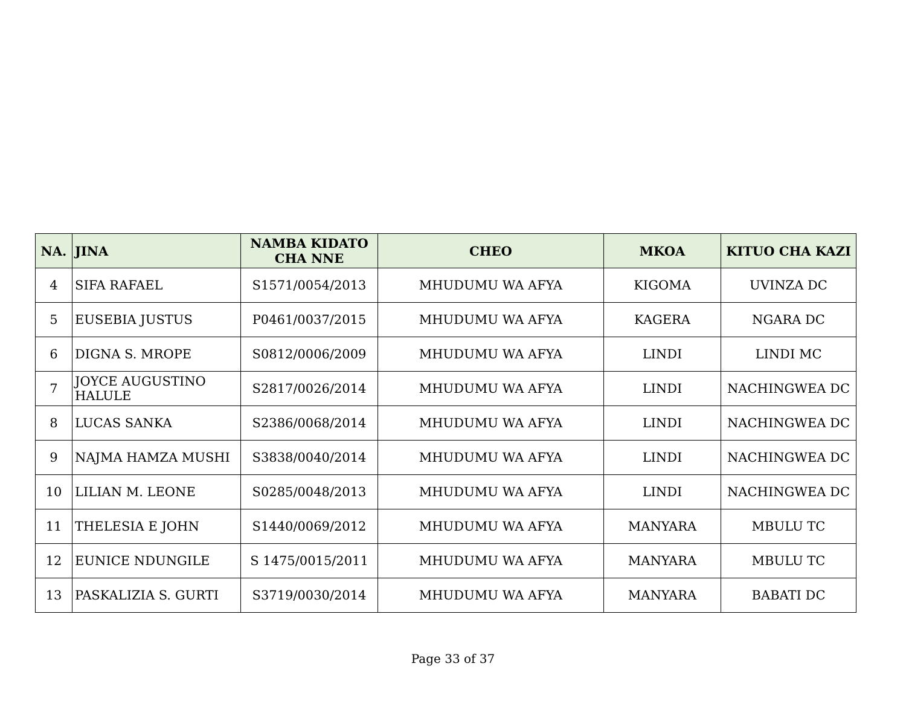| NA. | JINA | NAMBA KIDATO CHA NNE | CHEO | MKOA | KITUO CHA KAZI |
| --- | --- | --- | --- | --- | --- |
| 4 | SIFA RAFAEL | S1571/0054/2013 | MHUDUMU WA AFYA | KIGOMA | UVINZA DC |
| 5 | EUSEBIA JUSTUS | P0461/0037/2015 | MHUDUMU WA AFYA | KAGERA | NGARA DC |
| 6 | DIGNA S. MROPE | S0812/0006/2009 | MHUDUMU WA AFYA | LINDI | LINDI MC |
| 7 | JOYCE AUGUSTINO HALULE | S2817/0026/2014 | MHUDUMU WA AFYA | LINDI | NACHINGWEA DC |
| 8 | LUCAS SANKA | S2386/0068/2014 | MHUDUMU WA AFYA | LINDI | NACHINGWEA DC |
| 9 | NAJMA HAMZA MUSHI | S3838/0040/2014 | MHUDUMU WA AFYA | LINDI | NACHINGWEA DC |
| 10 | LILIAN M. LEONE | S0285/0048/2013 | MHUDUMU WA AFYA | LINDI | NACHINGWEA DC |
| 11 | THELESIA E JOHN | S1440/0069/2012 | MHUDUMU WA AFYA | MANYARA | MBULU TC |
| 12 | EUNICE NDUNGILE | S 1475/0015/2011 | MHUDUMU WA AFYA | MANYARA | MBULU TC |
| 13 | PASKALIZIA S. GURTI | S3719/0030/2014 | MHUDUMU WA AFYA | MANYARA | BABATI DC |
Page 33 of 37